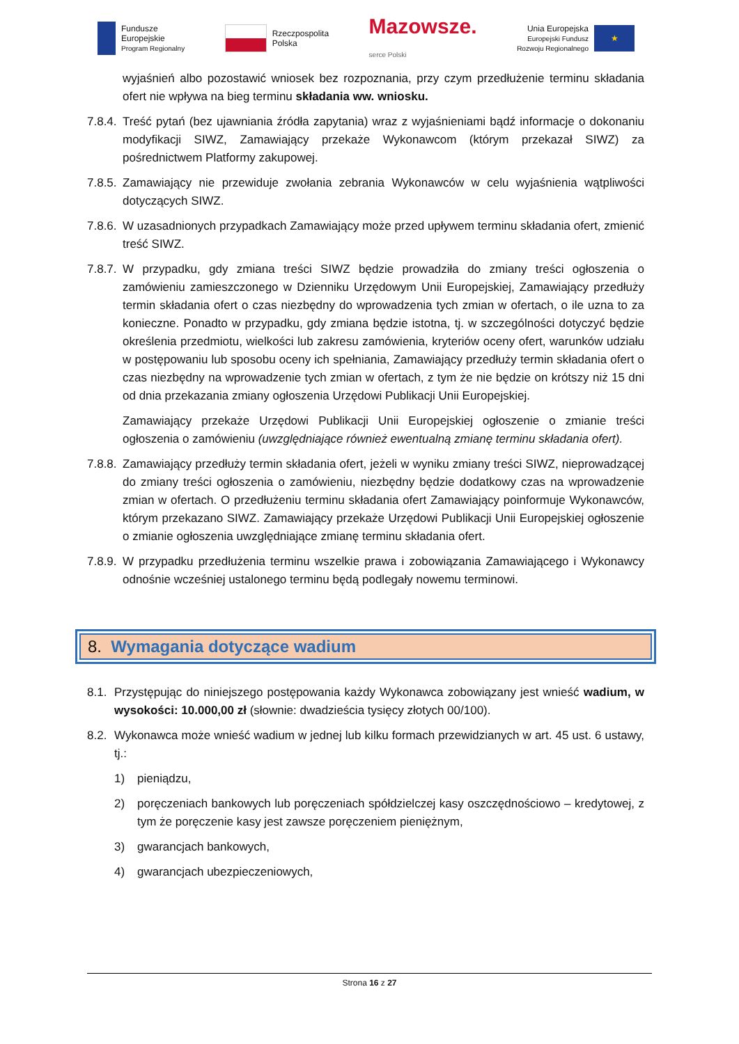Fundusze
Europejskie
Program Regionalny
Rzeczpospolita
Polska
Mazowsze.
serce Polski
Unia Europejska
Europejski Fundusz
Rozwoju Regionalnego
★
wyjaśnień albo pozostawić wniosek bez rozpoznania, przy czym przedłużenie terminu składania ofert nie wpływa na bieg terminu składania ww. wniosku.
7.8.4.
Treść pytań (bez ujawniania źródła zapytania) wraz z wyjaśnieniami bądź informacje o dokonaniu modyfikacji SIWZ, Zamawiający przekaże Wykonawcom (którym przekazał SIWZ) za pośrednictwem Platformy zakupowej.
7.8.5.
Zamawiający nie przewiduje zwołania zebrania Wykonawców w celu wyjaśnienia wątpliwości dotyczących SIWZ.
7.8.6.
W uzasadnionych przypadkach Zamawiający może przed upływem terminu składania ofert, zmienić treść SIWZ.
7.8.7.
W przypadku, gdy zmiana treści SIWZ będzie prowadziła do zmiany treści ogłoszenia o zamówieniu zamieszczonego w Dzienniku Urzędowym Unii Europejskiej, Zamawiający przedłuży termin składania ofert o czas niezbędny do wprowadzenia tych zmian w ofertach, o ile uzna to za konieczne. Ponadto w przypadku, gdy zmiana będzie istotna, tj. w szczególności dotyczyć będzie określenia przedmiotu, wielkości lub zakresu zamówienia, kryteriów oceny ofert, warunków udziału w postępowaniu lub sposobu oceny ich spełniania, Zamawiający przedłuży termin składania ofert o czas niezbędny na wprowadzenie tych zmian w ofertach, z tym że nie będzie on krótszy niż 15 dni od dnia przekazania zmiany ogłoszenia Urzędowi Publikacji Unii Europejskiej.
Zamawiający przekaże Urzędowi Publikacji Unii Europejskiej ogłoszenie o zmianie treści ogłoszenia o zamówieniu (uwzględniające również ewentualną zmianę terminu składania ofert).
7.8.8.
Zamawiający przedłuży termin składania ofert, jeżeli w wyniku zmiany treści SIWZ, nieprowadzącej do zmiany treści ogłoszenia o zamówieniu, niezbędny będzie dodatkowy czas na wprowadzenie zmian w ofertach. O przedłużeniu terminu składania ofert Zamawiający poinformuje Wykonawców, którym przekazano SIWZ. Zamawiający przekaże Urzędowi Publikacji Unii Europejskiej ogłoszenie o zmianie ogłoszenia uwzględniające zmianę terminu składania ofert.
7.8.9.
W przypadku przedłużenia terminu wszelkie prawa i zobowiązania Zamawiającego i Wykonawcy odnośnie wcześniej ustalonego terminu będą podlegały nowemu terminowi.
8. Wymagania dotyczące wadium
8.1.
Przystępując do niniejszego postępowania każdy Wykonawca zobowiązany jest wnieść wadium, w wysokości: 10.000,00 zł (słownie: dwadzieścia tysięcy złotych 00/100).
8.2.
Wykonawca może wnieść wadium w jednej lub kilku formach przewidzianych w art. 45 ust. 6 ustawy, tj.:
1) pieniądzu,
2) poręczeniach bankowych lub poręczeniach spółdzielczej kasy oszczędnościowo – kredytowej, z tym że poręczenie kasy jest zawsze poręczeniem pieniężnym,
3) gwarancjach bankowych,
4) gwarancjach ubezpieczeniowych,
Strona 16 z 27